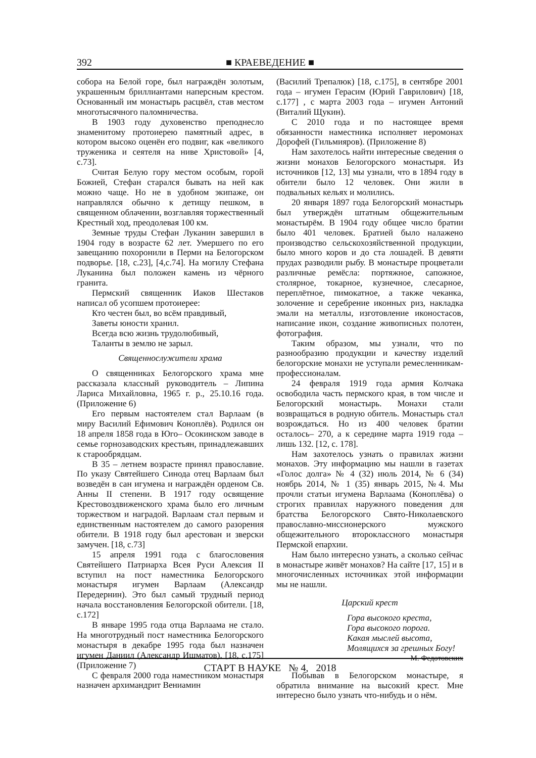392 ■ КРАЕВЕДЕНИЕ ■
собора на Белой горе, был награждён золотым, украшенным бриллиантами наперсным крестом. Основанный им монастырь расцвёл, став местом многотысячного паломничества.
В 1903 году духовенство преподнесло знаменитому протоиерею памятный адрес, в котором высоко оценён его подвиг, как «великого труженика и сеятеля на ниве Христовой» [4, с.73].
Считая Белую гору местом особым, горой Божией, Стефан старался бывать на ней как можно чаще. Но не в удобном экипаже, он направлялся обычно к детищу пешком, в священном облачении, возглавляя торжественный Крестный ход, преодолевая 100 км.
Земные труды Стефан Луканин завершил в 1904 году в возрасте 62 лет. Умершего по его завещанию похоронили в Перми на Белогорском подворье. [18, с.23], [4,с.74]. На могилу Стефана Луканина был положен камень из чёрного гранита.
Пермский священник Иаков Шестаков написал об усопшем протоиерее:
Кто честен был, во всём правдивый,
Заветы юности хранил.
Всегда всю жизнь трудолюбивый,
Таланты в землю не зарыл.
Священнослужители храма
О священниках Белогорского храма мне рассказала классный руководитель – Липина Лариса Михайловна, 1965 г. р., 25.10.16 года. (Приложение 6)
Его первым настоятелем стал Варлаам (в миру Василий Ефимович Коноплёв). Родился он 18 апреля 1858 года в Юго– Осокинском заводе в семье горнозаводских крестьян, принадлежавших к старообрядцам.
В 35 – летнем возрасте принял православие. По указу Святейшего Синода отец Варлаам был возведён в сан игумена и награждён орденом Св. Анны II степени. В 1917 году освящение Крестовоздвиженского храма было его личным торжеством и наградой. Варлаам стал первым и единственным настоятелем до самого разорения обители. В 1918 году был арестован и зверски замучен. [18, с.73]
15 апреля 1991 года с благословения Святейшего Патриарха Всея Руси Алексия II вступил на пост наместника Белогорского монастыря игумен Варлаам (Александр Передернин). Это был самый трудный период начала восстановления Белогорской обители. [18, с.172]
В январе 1995 года отца Варлаама не стало. На многотрудный пост наместника Белогорского монастыря в декабре 1995 года был назначен игумен Даниил (Александр Ишматов). [18, с.175] (Приложение 7)
С февраля 2000 года наместником монастыря назначен архимандрит Вениамин
(Василий Трепалюк) [18, с.175], в сентябре 2001 года – игумен Герасим (Юрий Гаврилович) [18, с.177] , с марта 2003 года – игумен Антоний (Виталий Щукин).
С 2010 года и по настоящее время обязанности наместника исполняет иеромонах Дорофей (Гильмияров). (Приложение 8)
Нам захотелось найти интересные сведения о жизни монахов Белогорского монастыря. Из источников [12, 13] мы узнали, что в 1894 году в обители было 12 человек. Они жили в подвальных кельях и молились.
20 января 1897 года Белогорский монастырь был утверждён штатным общежительным монастырём. В 1904 году общее число братии было 401 человек. Братией было налажено производство сельскохозяйственной продукции, было много коров и до ста лошадей. В девяти прудах разводили рыбу. В монастыре процветали различные ремёсла: портяжное, сапожное, столярное, токарное, кузнечное, слесарное, переплётное, пимокатное, а также чеканка, золочение и серебрение иконных риз, накладка эмали на металлы, изготовление иконостасов, написание икон, создание живописных полотен, фотография.
Таким образом, мы узнали, что по разнообразию продукции и качеству изделий белогорские монахи не уступали ремесленникам-профессионалам.
24 февраля 1919 года армия Колчака освободила часть пермского края, в том числе и Белогорский монастырь. Монахи стали возвращаться в родную обитель. Монастырь стал возрождаться. Но из 400 человек братии осталось– 270, а к середине марта 1919 года – лишь 132. [12, с. 178].
Нам захотелось узнать о правилах жизни монахов. Эту информацию мы нашли в газетах «Голос долга» № 4 (32) июль 2014, № 6 (34) ноябрь 2014, № 1 (35) январь 2015, №4. Мы прочли статьи игумена Варлаама (Коноплёва) о строгих правилах наружного поведения для братства Белогорского Свято-Николаевского православно-миссионерского мужского общежительного второклассного монастыря Пермской епархии.
Нам было интересно узнать, а сколько сейчас в монастыре живёт монахов? На сайте [17, 15] и в многочисленных источниках этой информации мы не нашли.
Царский крест
Гора высокого креста,
Гора высокого порога.
Какая мыслей высота,
Молящихся за грешных Богу!
М. Федотовских
Побывав в Белогорском монастыре, я обратила внимание на высокий крест. Мне интересно было узнать что-нибудь и о нём.
СТАРТ В НАУКЕ № 4, 2018